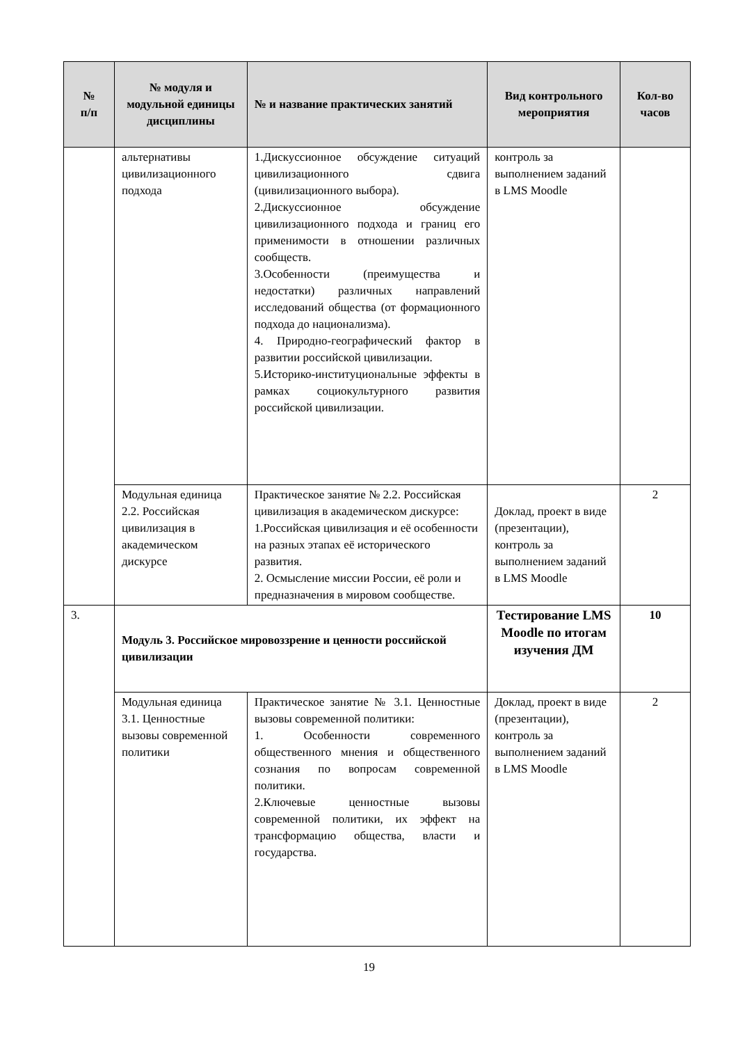| № п/п | № модуля и модульной единицы дисциплины | № и название практических занятий | Вид контрольного мероприятия | Кол-во часов |
| --- | --- | --- | --- | --- |
| | альтернативы цивилизационного подхода | 1.Дискуссионное обсуждение ситуаций цивилизационного сдвига (цивилизационного выбора). 2.Дискуссионное обсуждение цивилизационного подхода и границ его применимости в отношении различных сообществ. 3.Особенности (преимущества и недостатки) различных направлений исследований общества (от формационного подхода до национализма). 4. Природно-географический фактор в развитии российской цивилизации. 5.Историко-институциональные эффекты в рамках социокультурного развития российской цивилизации. | контроль за выполнением заданий в LMS Moodle | |
| | Модульная единица 2.2. Российская цивилизация в академическом дискурсе | Практическое занятие № 2.2. Российская цивилизация в академическом дискурсе: 1.Российская цивилизация и её особенности на разных этапах её исторического развития. 2. Осмысление миссии России, её роли и предназначения в мировом сообществе. | Доклад, проект в виде (презентации), контроль за выполнением заданий в LMS Moodle | 2 |
| 3. | Модуль 3. Российское мировоззрение и ценности российской цивилизации | | Тестирование LMS Moodle по итогам изучения ДМ | 10 |
| | Модульная единица 3.1. Ценностные вызовы современной политики | Практическое занятие № 3.1. Ценностные вызовы современной политики: 1. Особенности современного общественного мнения и общественного сознания по вопросам современной политики. 2.Ключевые ценностные вызовы современной политики, их эффект на трансформацию общества, власти и государства. | Доклад, проект в виде (презентации), контроль за выполнением заданий в LMS Moodle | 2 |
19